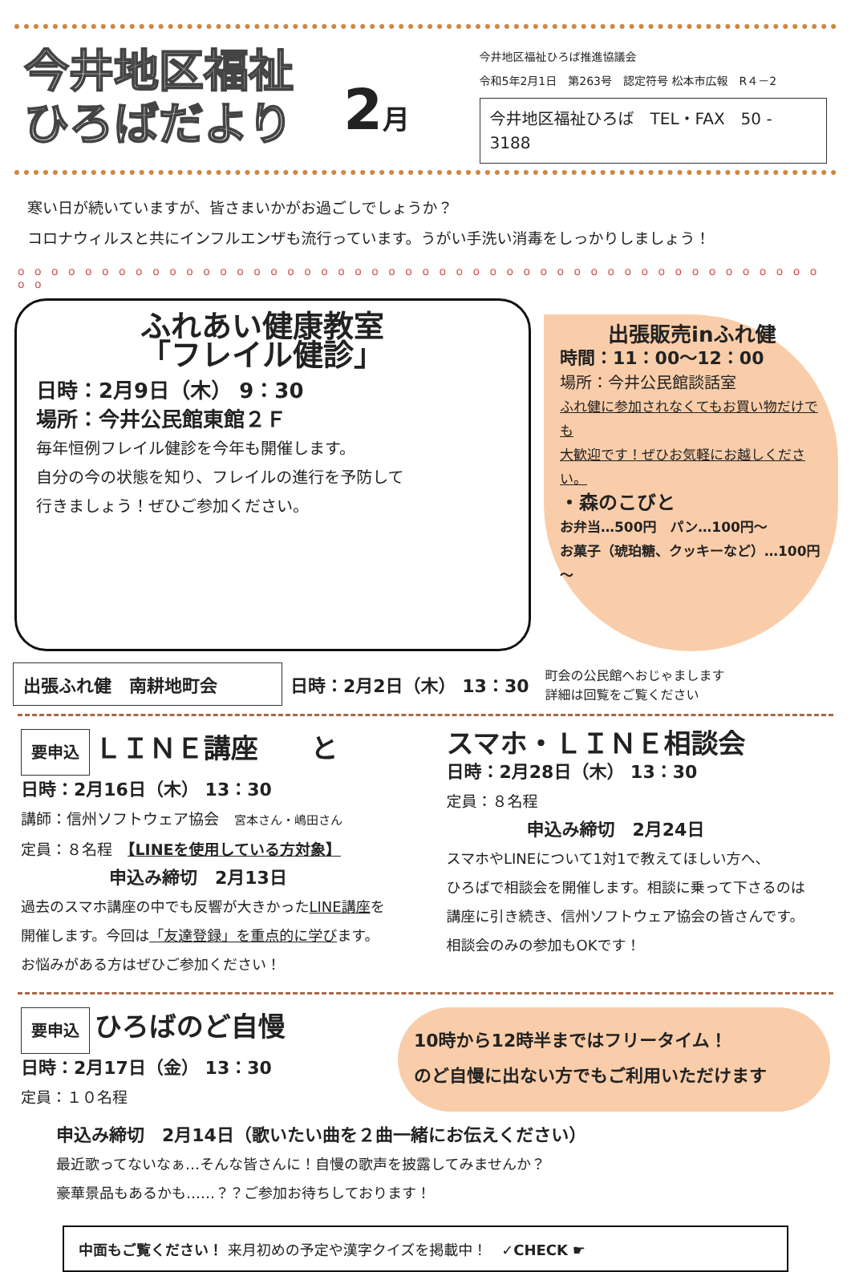今井地区福祉
ひろばだより
2月
今井地区福祉ひろば推進協議会
令和5年2月1日　第263号　認定符号 松本市広報　R４－2
今井地区福祉ひろば　TEL・FAX　50 - 3188
寒い日が続いていますが、皆さまいかがお過ごしでしょうか？
コロナウィルスと共にインフルエンザも流行っています。うがい手洗い消毒をしっかりしましょう！
o o o o o o o o o o o o o o o o o o o o o o o o o o o o o o o o o o o o o o o o o o o o o o o o o o
ふれあい健康教室
「フレイル健診」
日時：2月9日（木） 9：30
場所：今井公民館東館２Ｆ
毎年恒例フレイル健診を今年も開催します。
自分の今の状態を知り、フレイルの進行を予防して
行きましょう！ぜひご参加ください。
出張販売inふれ健
時間：11：00～12：00
場所：今井公民館談話室
ふれ健に参加されなくてもお買い物だけでも
大歓迎です！ぜひお気軽にお越しください。
・森のこびと
お弁当…500円　パン…100円～
お菓子（琥珀糖、クッキーなど）…100円～
出張ふれ健　南耕地町会
日時：2月2日（木） 13：30
町会の公民館へおじゃまします
詳細は回覧をご覧ください
要申込 ＬＩＮＥ講座 と
日時：2月16日（木） 13：30
講師：信州ソフトウェア協会　宮本さん・嶋田さん
定員：８名程　【LINEを使用している方対象】
申込み締切　2月13日
過去のスマホ講座の中でも反響が大きかったLINE講座を
開催します。今回は「友達登録」を重点的に学びます。
お悩みがある方はぜひご参加ください！
スマホ・ＬＩＮＥ相談会
日時：2月28日（木） 13：30
定員：８名程
申込み締切　2月24日
スマホやLINEについて1対1で教えてほしい方へ、
ひろばで相談会を開催します。相談に乗って下さるのは
講座に引き続き、信州ソフトウェア協会の皆さんです。
相談会のみの参加もOKです！
要申込 ひろばのど自慢
日時：2月17日（金） 13：30
定員：１０名程
10時から12時半まではフリータイム！
のど自慢に出ない方でもご利用いただけます
申込み締切　2月14日（歌いたい曲を２曲一緒にお伝えください）
最近歌ってないなぁ…そんな皆さんに！自慢の歌声を披露してみませんか？
豪華景品もあるかも……？？ご参加お待ちしております！
中面もご覧ください！ 来月初めの予定や漢字クイズを掲載中！　✓CHECK ☛